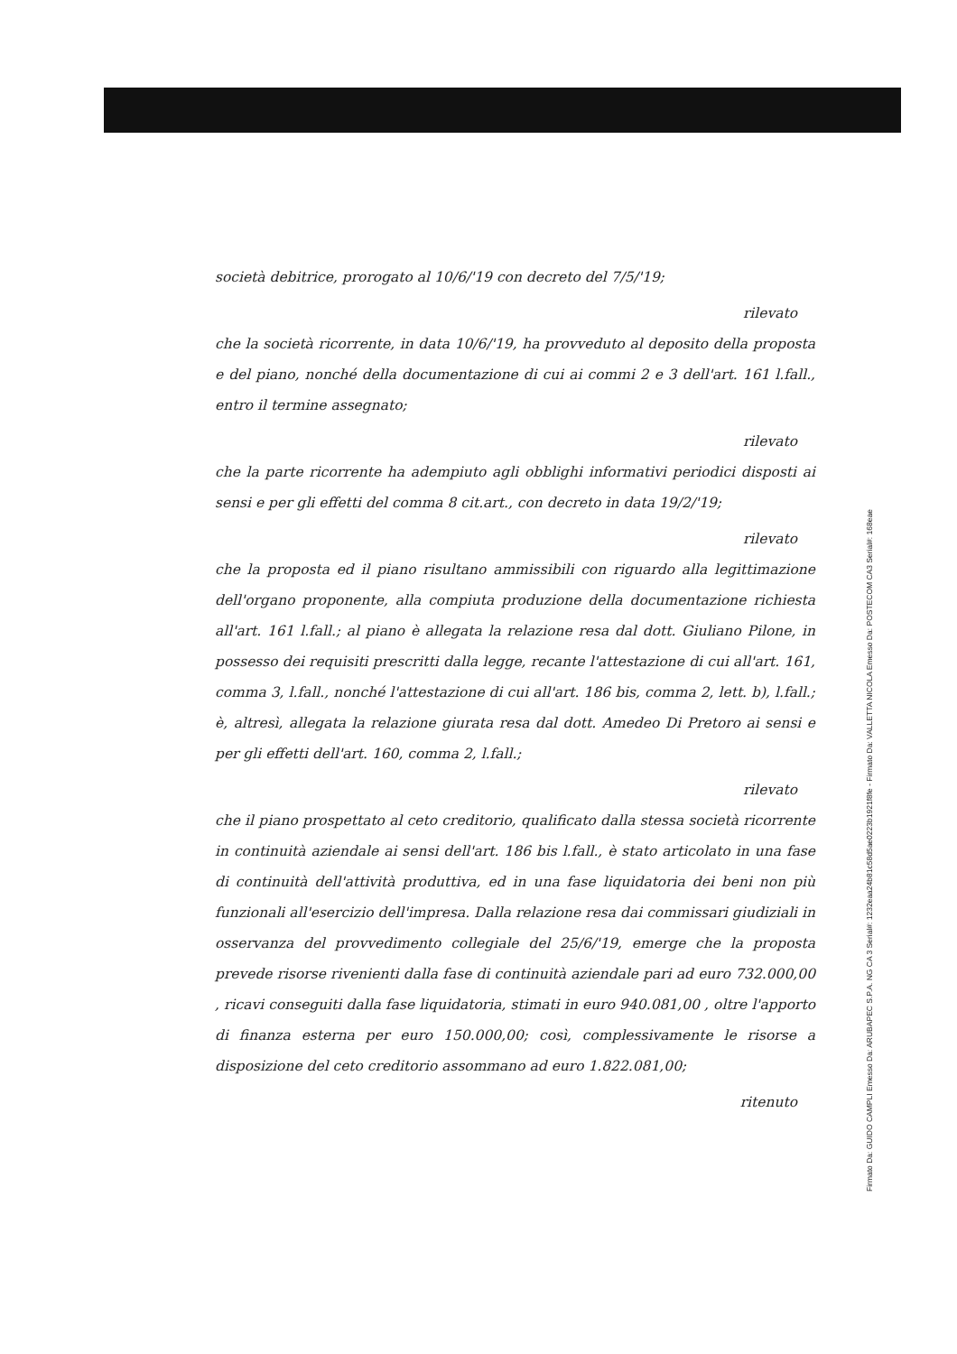società debitrice, prorogato al 10/6/'19 con decreto del 7/5/'19;
rilevato
che la società ricorrente, in data 10/6/'19, ha provveduto al deposito della proposta e del piano, nonché della documentazione di cui ai commi 2 e 3 dell'art. 161 l.fall., entro il termine assegnato;
rilevato
che la parte ricorrente ha adempiuto agli obblighi informativi periodici disposti ai sensi e per gli effetti del comma 8 cit.art., con decreto in data 19/2/'19;
rilevato
che la proposta ed il piano risultano ammissibili con riguardo alla legittimazione dell'organo proponente, alla compiuta produzione della documentazione richiesta all'art. 161 l.fall.; al piano è allegata la relazione resa dal dott. Giuliano Pilone, in possesso dei requisiti prescritti dalla legge, recante l'attestazione di cui all'art. 161, comma 3, l.fall., nonché l'attestazione di cui all'art. 186 bis, comma 2, lett. b), l.fall.; è, altresì, allegata la relazione giurata resa dal dott. Amedeo Di Pretoro ai sensi e per gli effetti dell'art. 160, comma 2, l.fall.;
rilevato
che il piano prospettato al ceto creditorio, qualificato dalla stessa società ricorrente in continuità aziendale ai sensi dell'art. 186 bis l.fall., è stato articolato in una fase di continuità dell'attività produttiva, ed in una fase liquidatoria dei beni non più funzionali all'esercizio dell'impresa. Dalla relazione resa dai commissari giudiziali in osservanza del provvedimento collegiale del 25/6/'19, emerge che la proposta prevede risorse rivenienti dalla fase di continuità aziendale pari ad euro 732.000,00 , ricavi conseguiti dalla fase liquidatoria, stimati in euro 940.081,00 , oltre l'apporto di finanza esterna per euro 150.000,00; così, complessivamente le risorse a disposizione del ceto creditorio assommano ad euro 1.822.081,00;
ritenuto
Firmato Da: GUIDO CAMPLI Emesso Da: ARUBAPEC S.P.A. NG CA 3 Serial#: 1232eaa24b81c58d5ae0223b1921f8fe - Firmato Da: VALLETTA NICOLA Emesso Da: POSTECOM CA3 Serial#: 168eae